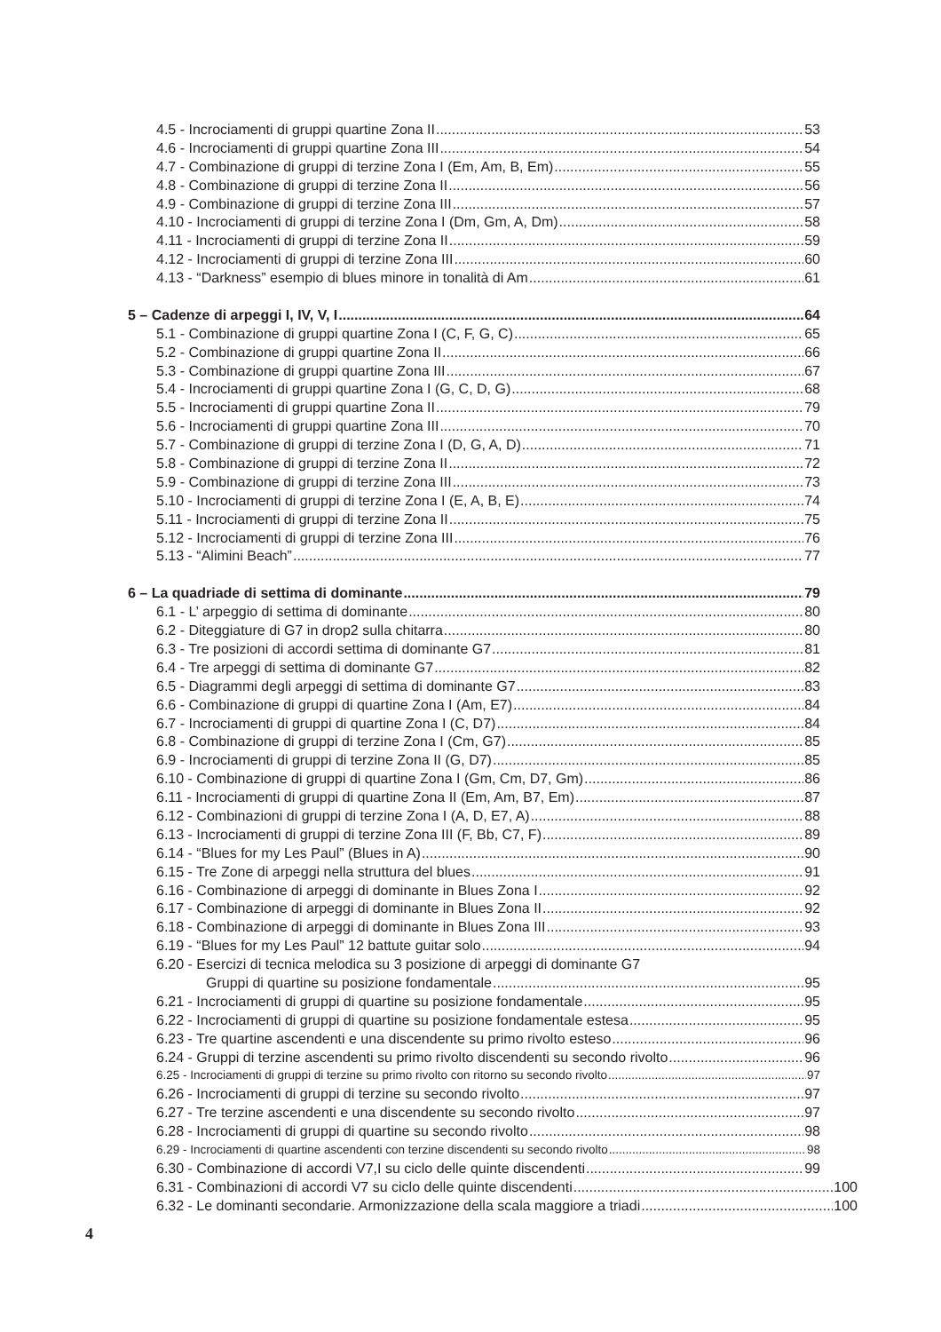4.5 - Incrociamenti di gruppi quartine Zona II 53
4.6 - Incrociamenti di gruppi quartine Zona III 54
4.7 - Combinazione di gruppi di terzine Zona I (Em, Am, B, Em) 55
4.8 - Combinazione di gruppi di terzine Zona II 56
4.9 - Combinazione di gruppi di terzine Zona III 57
4.10 - Incrociamenti di gruppi di terzine Zona I (Dm, Gm, A, Dm) 58
4.11 - Incrociamenti di gruppi di terzine Zona II 59
4.12 - Incrociamenti di gruppi di terzine Zona III 60
4.13 - “Darkness” esempio di blues minore in tonalità di Am 61
5 – Cadenze di arpeggi I, IV, V, I 64
5.1 - Combinazione di gruppi quartine Zona I (C, F, G, C) 65
5.2 - Combinazione di gruppi quartine Zona II 66
5.3 - Combinazione di gruppi quartine Zona III 67
5.4 - Incrociamenti di gruppi quartine Zona I (G, C, D, G) 68
5.5 - Incrociamenti di gruppi quartine Zona II 79
5.6 - Incrociamenti di gruppi quartine Zona III 70
5.7 - Combinazione di gruppi di terzine Zona I (D, G, A, D) 71
5.8 - Combinazione di gruppi di terzine Zona II 72
5.9 - Combinazione di gruppi di terzine Zona III 73
5.10 - Incrociamenti di gruppi di terzine Zona I (E, A, B, E) 74
5.11 - Incrociamenti di gruppi di terzine Zona II 75
5.12 - Incrociamenti di gruppi di terzine Zona III 76
5.13 - “Alimini Beach” 77
6 – La quadriade di settima di dominante 79
6.1 - L’ arpeggio di settima di dominante 80
6.2 - Diteggiature di G7 in drop2 sulla chitarra 80
6.3 - Tre posizioni di accordi settima di dominante G7 81
6.4 - Tre arpeggi di settima di dominante G7 82
6.5 - Diagrammi degli arpeggi di settima di dominante G7 83
6.6 - Combinazione di gruppi di quartine Zona I (Am, E7) 84
6.7 - Incrociamenti di gruppi di quartine Zona I (C, D7) 84
6.8 - Combinazione di gruppi di terzine Zona I (Cm, G7) 85
6.9 - Incrociamenti di gruppi di terzine Zona II (G, D7) 85
6.10 - Combinazione di gruppi di quartine Zona I (Gm, Cm, D7, Gm) 86
6.11 - Incrociamenti di gruppi di quartine Zona II (Em, Am, B7, Em) 87
6.12 - Combinazioni di gruppi di terzine Zona I (A, D, E7, A) 88
6.13 - Incrociamenti di gruppi di terzine Zona III (F, Bb, C7, F) 89
6.14 - “Blues for my Les Paul” (Blues in A) 90
6.15 - Tre Zone di arpeggi nella struttura del blues 91
6.16 - Combinazione di arpeggi di dominante in Blues Zona I 92
6.17 - Combinazione di arpeggi di dominante in Blues Zona II 92
6.18 - Combinazione di arpeggi di dominante in Blues Zona III 93
6.19 - “Blues for my Les Paul” 12 battute guitar solo 94
6.20 - Esercizi di tecnica melodica su 3 posizione di arpeggi di dominante G7
Gruppi di quartine su posizione fondamentale 95
6.21 - Incrociamenti di gruppi di quartine su posizione fondamentale 95
6.22 - Incrociamenti di gruppi di quartine su posizione fondamentale estesa 95
6.23 - Tre quartine ascendenti e una discendente su primo rivolto esteso 96
6.24 - Gruppi di terzine ascendenti su primo rivolto discendenti su secondo rivolto 96
6.25 - Incrociamenti di gruppi di terzine su primo rivolto con ritorno su secondo rivolto 97
6.26 - Incrociamenti di gruppi di terzine su secondo rivolto 97
6.27 - Tre terzine ascendenti e una discendente su secondo rivolto 97
6.28 - Incrociamenti di gruppi di quartine su secondo rivolto 98
6.29 - Incrociamenti di quartine ascendenti con terzine discendenti su secondo rivolto 98
6.30 - Combinazione di accordi V7,I su ciclo delle quinte discendenti 99
6.31 - Combinazioni di accordi V7 su ciclo delle quinte discendenti 100
6.32 - Le dominanti secondarie. Armonizzazione della scala maggiore a triadi 100
4